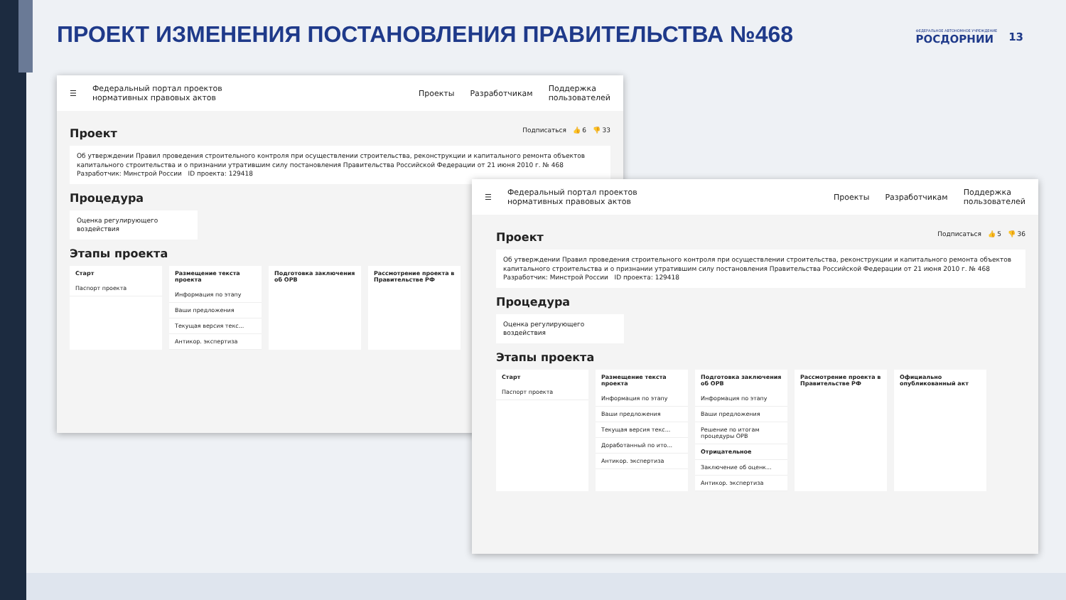ПРОЕКТ ИЗМЕНЕНИЯ ПОСТАНОВЛЕНИЯ ПРАВИТЕЛЬСТВА №468
ФЕДЕРАЛЬНОЕ АВТОНОМНОЕ УЧРЕЖДЕНИЕ
РОСДОРНИИ
13
☰ Федеральный портал проектов
нормативных правовых актов Проекты Разработчикам Поддержка
пользователей
Проект Подписаться 👍 6 👎 33
Об утверждении Правил проведения строительного контроля при осуществлении строительства, реконструкции и капитального ремонта объектов капитального строительства и о признании утратившим силу постановления Правительства Российской Федерации от 21 июня 2010 г. № 468
Разработчик: Минстрой России ID проекта: 129418
Процедура
Оценка регулирующего воздействия
Этапы проекта
Старт
Паспорт проекта
Размещение текста проекта
Информация по этапу
Ваши предложения
Текущая версия текс...
Антикор. экспертиза
Подготовка заключения об ОРВ
Рассмотрение проекта в Правительстве РФ
☰ Федеральный портал проектов
нормативных правовых актов Проекты Разработчикам Поддержка
пользователей
Проект Подписаться 👍 5 👎 36
Об утверждении Правил проведения строительного контроля при осуществлении строительства, реконструкции и капитального ремонта объектов капитального строительства и о признании утратившим силу постановления Правительства Российской Федерации от 21 июня 2010 г. № 468
Разработчик: Минстрой России ID проекта: 129418
Процедура
Оценка регулирующего воздействия
Этапы проекта
Старт
Паспорт проекта
Размещение текста проекта
Информация по этапу
Ваши предложения
Текущая версия текс...
Доработанный по ито...
Антикор. экспертиза
Подготовка заключения об ОРВ
Информация по этапу
Ваши предложения
Решение по итогам процедуры ОРВ
Отрицательное
Заключение об оценк...
Антикор. экспертиза
Рассмотрение проекта в Правительстве РФ
Официально опубликованный акт